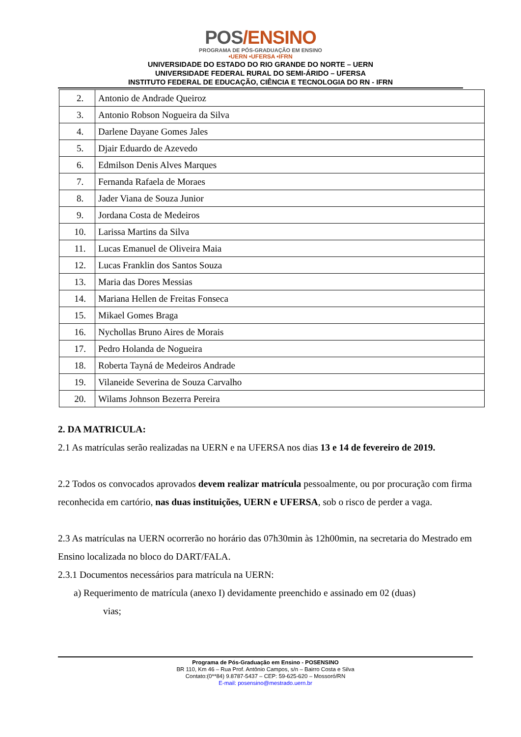POS/ENSINO
PROGRAMA DE PÓS-GRADUAÇÃO EM ENSINO
•UERN •UFERSA •IFRN
UNIVERSIDADE DO ESTADO DO RIO GRANDE DO NORTE – UERN
UNIVERSIDADE FEDERAL RURAL DO SEMI-ÁRIDO – UFERSA
INSTITUTO FEDERAL DE EDUCAÇÃO, CIÊNCIA E TECNOLOGIA DO RN - IFRN
| 2. | Antonio de Andrade Queiroz |
| 3. | Antonio Robson Nogueira da Silva |
| 4. | Darlene Dayane Gomes Jales |
| 5. | Djair Eduardo de Azevedo |
| 6. | Edmilson Denis Alves Marques |
| 7. | Fernanda Rafaela de Moraes |
| 8. | Jader Viana de Souza Junior |
| 9. | Jordana Costa de Medeiros |
| 10. | Larissa Martins da Silva |
| 11. | Lucas Emanuel de Oliveira Maia |
| 12. | Lucas Franklin dos Santos Souza |
| 13. | Maria das Dores Messias |
| 14. | Mariana Hellen de Freitas Fonseca |
| 15. | Mikael Gomes Braga |
| 16. | Nychollas Bruno Aires de Morais |
| 17. | Pedro Holanda de Nogueira |
| 18. | Roberta Tayná de Medeiros Andrade |
| 19. | Vilaneide Severina de Souza Carvalho |
| 20. | Wilams Johnson Bezerra Pereira |
2. DA MATRICULA:
2.1 As matrículas serão realizadas na UERN e na UFERSA nos dias 13 e 14 de fevereiro de 2019.
2.2 Todos os convocados aprovados devem realizar matrícula pessoalmente, ou por procuração com firma reconhecida em cartório, nas duas instituições, UERN e UFERSA, sob o risco de perder a vaga.
2.3 As matrículas na UERN ocorrerão no horário das 07h30min às 12h00min, na secretaria do Mestrado em Ensino localizada no bloco do DART/FALA.
2.3.1 Documentos necessários para matrícula na UERN:
a) Requerimento de matrícula (anexo I) devidamente preenchido e assinado em 02 (duas)
vias;
Programa de Pós-Graduação em Ensino - POSENSINO
BR 110, Km 46 – Rua Prof. Antônio Campos, s/n – Bairro Costa e Silva
Contato:(0**84) 9.8787-5437 – CEP: 59-625-620 – Mossoró/RN
E-mail: posensino@mestrado.uern.br